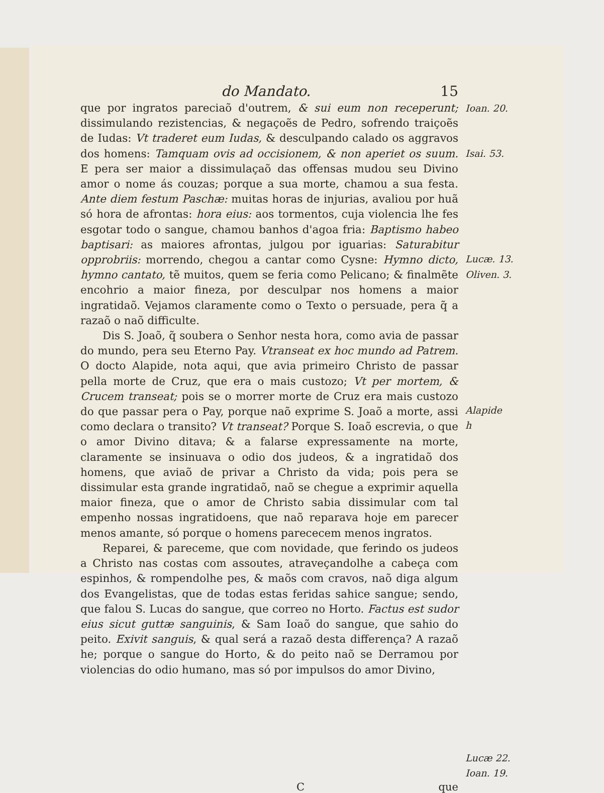do Mandato. 15
que por ingratos pareciaõ d'outrem, & sui eum non receperunt; dissimulando rezistencias, & negaçoẽs de Pedro, sofrendo traiçoẽs de Iudas: Vt traderet eum Iudas, & desculpando calado os aggravos dos homens: Tamquam ovis ad occisionem, & non aperiet os suum. E pera ser maior a dissimulaçaõ das offensas mudou seu Divino amor o nome ás couzas; porque a sua morte, chamou a sua festa. Ante diem festum Paschæ: muitas horas de injurias, avaliou por huã só hora de afrontas: hora eius: aos tormentos, cuja violencia lhe fes esgotar todo o sangue, chamou banhos d'agoa fria: Baptismo habeo baptisari: as maiores afrontas, julgou por iguarias: Saturabitur opprobriis: morrendo, chegou a cantar como Cysne: Hymno dicto, hymno cantato, tẽ muitos, quem se feria como Pelicano; & finalmẽte encohrio a maior fineza, por desculpar nos homens a maior ingratidaõ. Vejamos claramente como o Texto o persuade, pera q̃ a razaõ o naõ difficulte.
Dis S. Joaõ, q̃ soubera o Senhor nesta hora, como avia de passar do mundo, pera seu Eterno Pay. Vtranseat ex hoc mundo ad Patrem. O docto Alapide, nota aqui, que avia primeiro Christo de passar pella morte de Cruz, que era o mais custozo; Vt per mortem, & Crucem transeat; pois se o morrer morte de Cruz era mais custozo do que passar pera o Pay, porque naõ exprime S. Joaõ a morte, assi como declara o transito? Vt transeat? Porque S. Ioaõ escrevia, o que o amor Divino ditava; & a falarse expressamente na morte, claramente se insinuava o odio dos judeos, & a ingratidaõ dos homens, que aviaõ de privar a Christo da vida; pois pera se dissimular esta grande ingratidaõ, naõ se chegue a exprimir aquella maior fineza, que o amor de Christo sabia dissimular com tal empenho nossas ingratidoens, que naõ reparava hoje em parecer menos amante, só porque o homens parececem menos ingratos.
Reparei, & pareceme, que com novidade, que ferindo os judeos a Christo nas costas com assoutes, atraveçandolhe a cabeça com espinhos, & rompendolhe pes, & maõs com cravos, naõ diga algum dos Evangelistas, que de todas estas feridas sahice sangue; sendo, que falou S. Lucas do sangue, que correo no Horto. Factus est sudor eius sicut guttæ sanguinis, & Sam Ioaõ do sangue, que sahio do peito. Exivit sanguis, & qual será a razaõ desta differença? A razaõ he; porque o sangue do Horto, & do peito naõ se Derramou por violencias do odio humano, mas só por impulsos do amor Divino,
Ioan. 20.
Isai. 53.
Lucæ. 13.
Oliven. 3.
Alapide
h
Lucæ 22.
Ioan. 19.
Cque